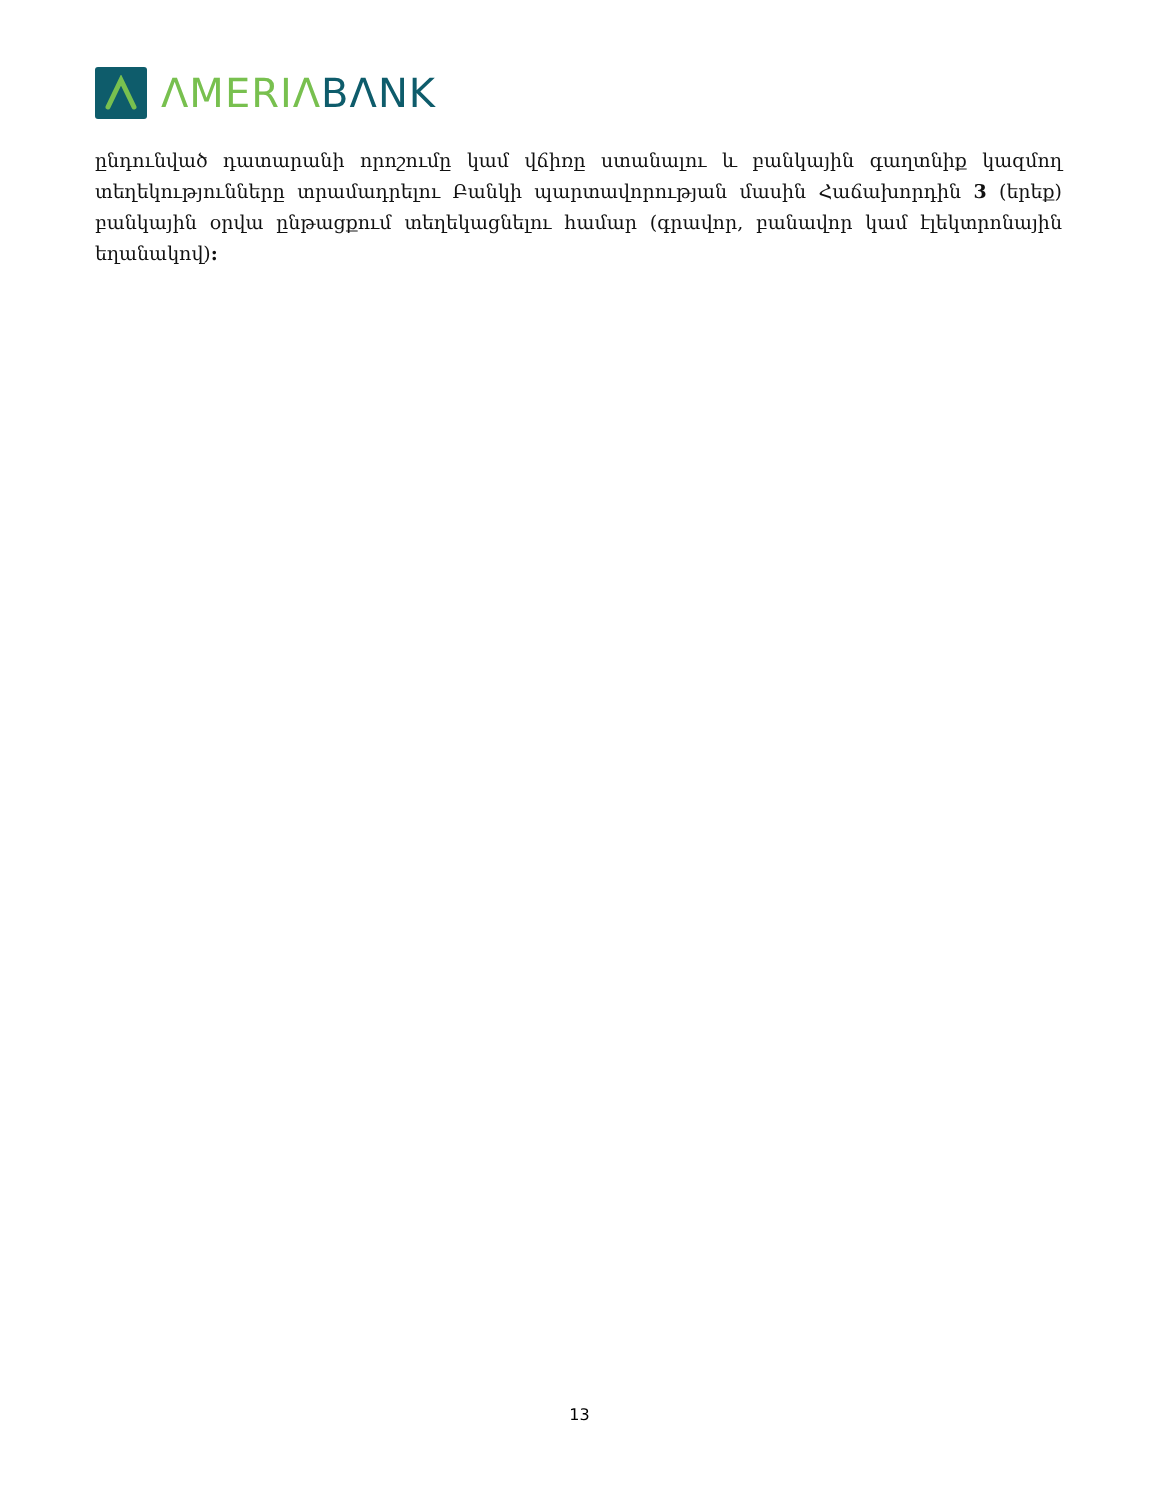ΛMERIΛ BΛNK
ընդունված դատարանի որոշումը կամ վճիռը ստանալու և բանկային գաղտնիք կազմող տեղեկությունները տրամադրելու Բանկի պարտավորության մասին Հաճախորդին 3 (երեք) բանկային օրվա ընթացքում տեղեկացնելու համար (գրավոր, բանավոր կամ էլեկտրոնային եղանակով):
13